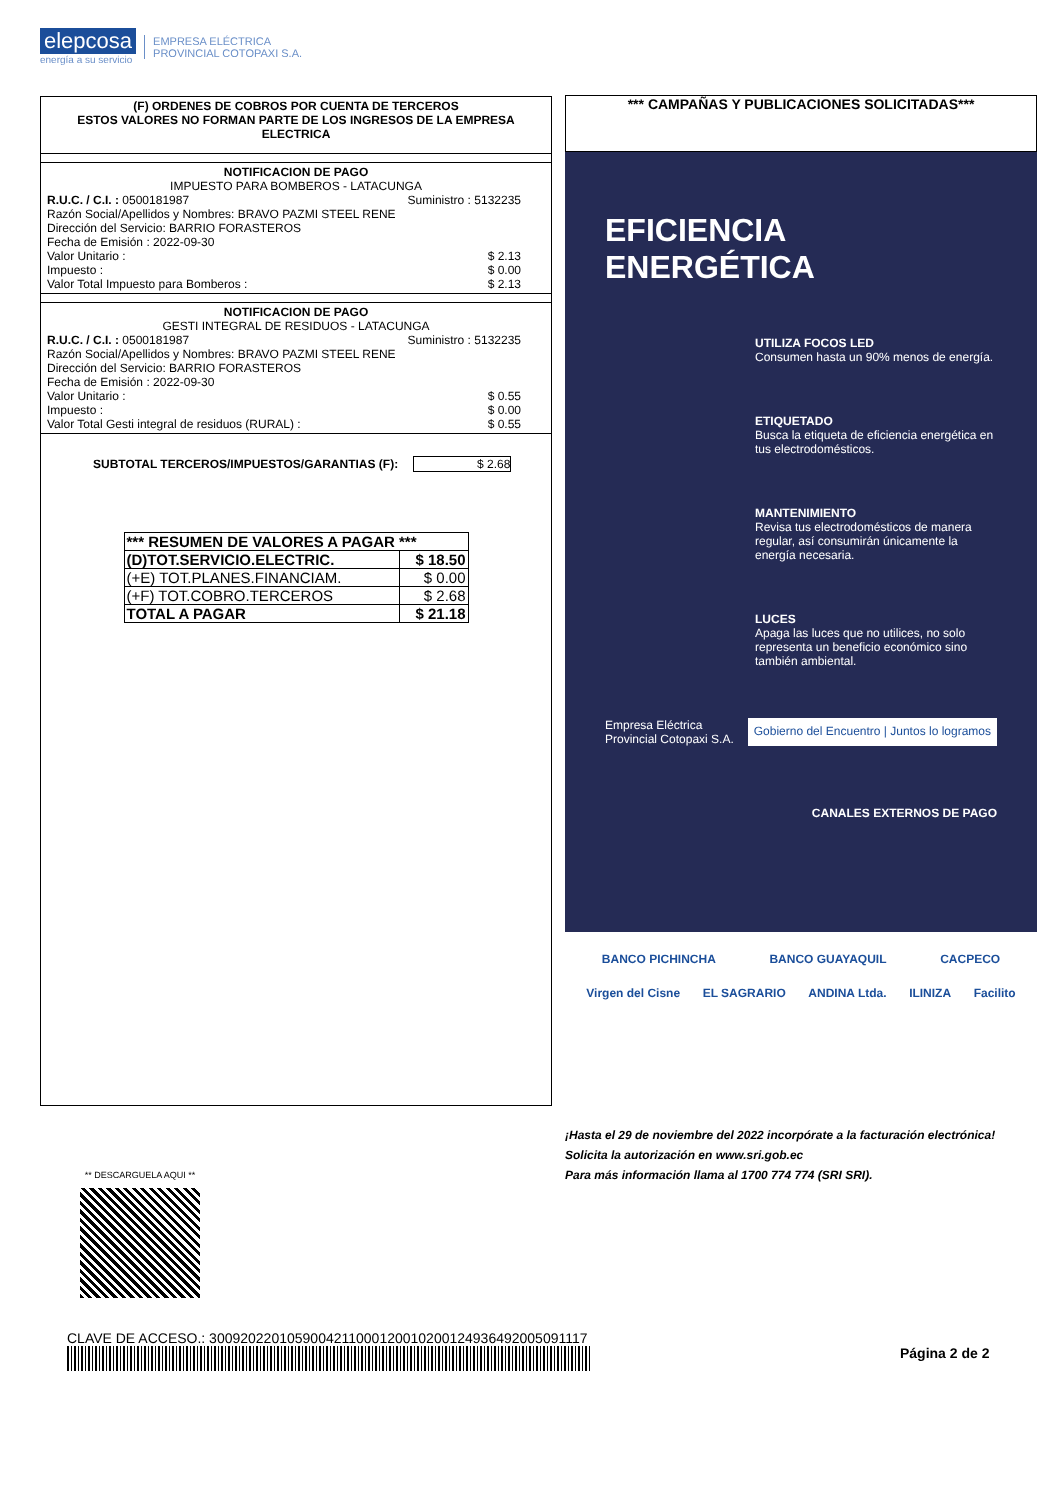elepcosa
energía a su servicio
EMPRESA ELÉCTRICA
PROVINCIAL COTOPAXI S.A.
(F) ORDENES DE COBROS POR CUENTA DE TERCEROS
ESTOS VALORES NO FORMAN PARTE DE LOS INGRESOS DE LA EMPRESA ELECTRICA
NOTIFICACION DE PAGO
IMPUESTO PARA BOMBEROS - LATACUNGA
R.U.C. / C.I. : 0500181987 Suministro : 5132235
Razón Social/Apellidos y Nombres: BRAVO PAZMI STEEL RENE
Dirección del Servicio: BARRIO FORASTEROS
Fecha de Emisión : 2022-09-30
Valor Unitario : $ 2.13
Impuesto : $ 0.00
Valor Total Impuesto para Bomberos : $ 2.13
NOTIFICACION DE PAGO
GESTI INTEGRAL DE RESIDUOS - LATACUNGA
R.U.C. / C.I. : 0500181987 Suministro : 5132235
Razón Social/Apellidos y Nombres: BRAVO PAZMI STEEL RENE
Dirección del Servicio: BARRIO FORASTEROS
Fecha de Emisión : 2022-09-30
Valor Unitario : $ 0.55
Impuesto : $ 0.00
Valor Total Gesti integral de residuos (RURAL) : $ 0.55
SUBTOTAL TERCEROS/IMPUESTOS/GARANTIAS (F): $ 2.68
| *** RESUMEN DE VALORES A PAGAR *** | |
| (D)TOT.SERVICIO.ELECTRIC. | $ 18.50 |
| (+E) TOT.PLANES.FINANCIAM. | $ 0.00 |
| (+F) TOT.COBRO.TERCEROS | $ 2.68 |
| TOTAL A PAGAR | $ 21.18 |
*** CAMPAÑAS Y PUBLICACIONES SOLICITADAS***
EFICIENCIA
ENERGÉTICA
UTILIZA FOCOS LED
Consumen hasta un 90% menos de energía.
ETIQUETADO
Busca la etiqueta de eficiencia energética en tus electrodomésticos.
MANTENIMIENTO
Revisa tus electrodomésticos de manera regular, así consumirán únicamente la energía necesaria.
LUCES
Apaga las luces que no utilices, no solo representa un beneficio económico sino también ambiental.
Empresa Eléctrica
Provincial Cotopaxi S.A. Gobierno del Encuentro | Juntos lo logramos
CANALES EXTERNOS DE PAGO
BANCO PICHINCHA BANCO GUAYAQUIL CACPECO Virgen del Cisne EL SAGRARIO ANDINA Ltda. ILINIZA Facilito
¡Hasta el 29 de noviembre del 2022 incorpórate a la facturación electrónica!
Solicita la autorización en www.sri.gob.ec
Para más información llama al 1700 774 774 (SRI SRI).
** DESCARGUELA AQUI **
CLAVE DE ACCESO.: 3009202201059004211000120010200124936492005091117
Página 2 de 2